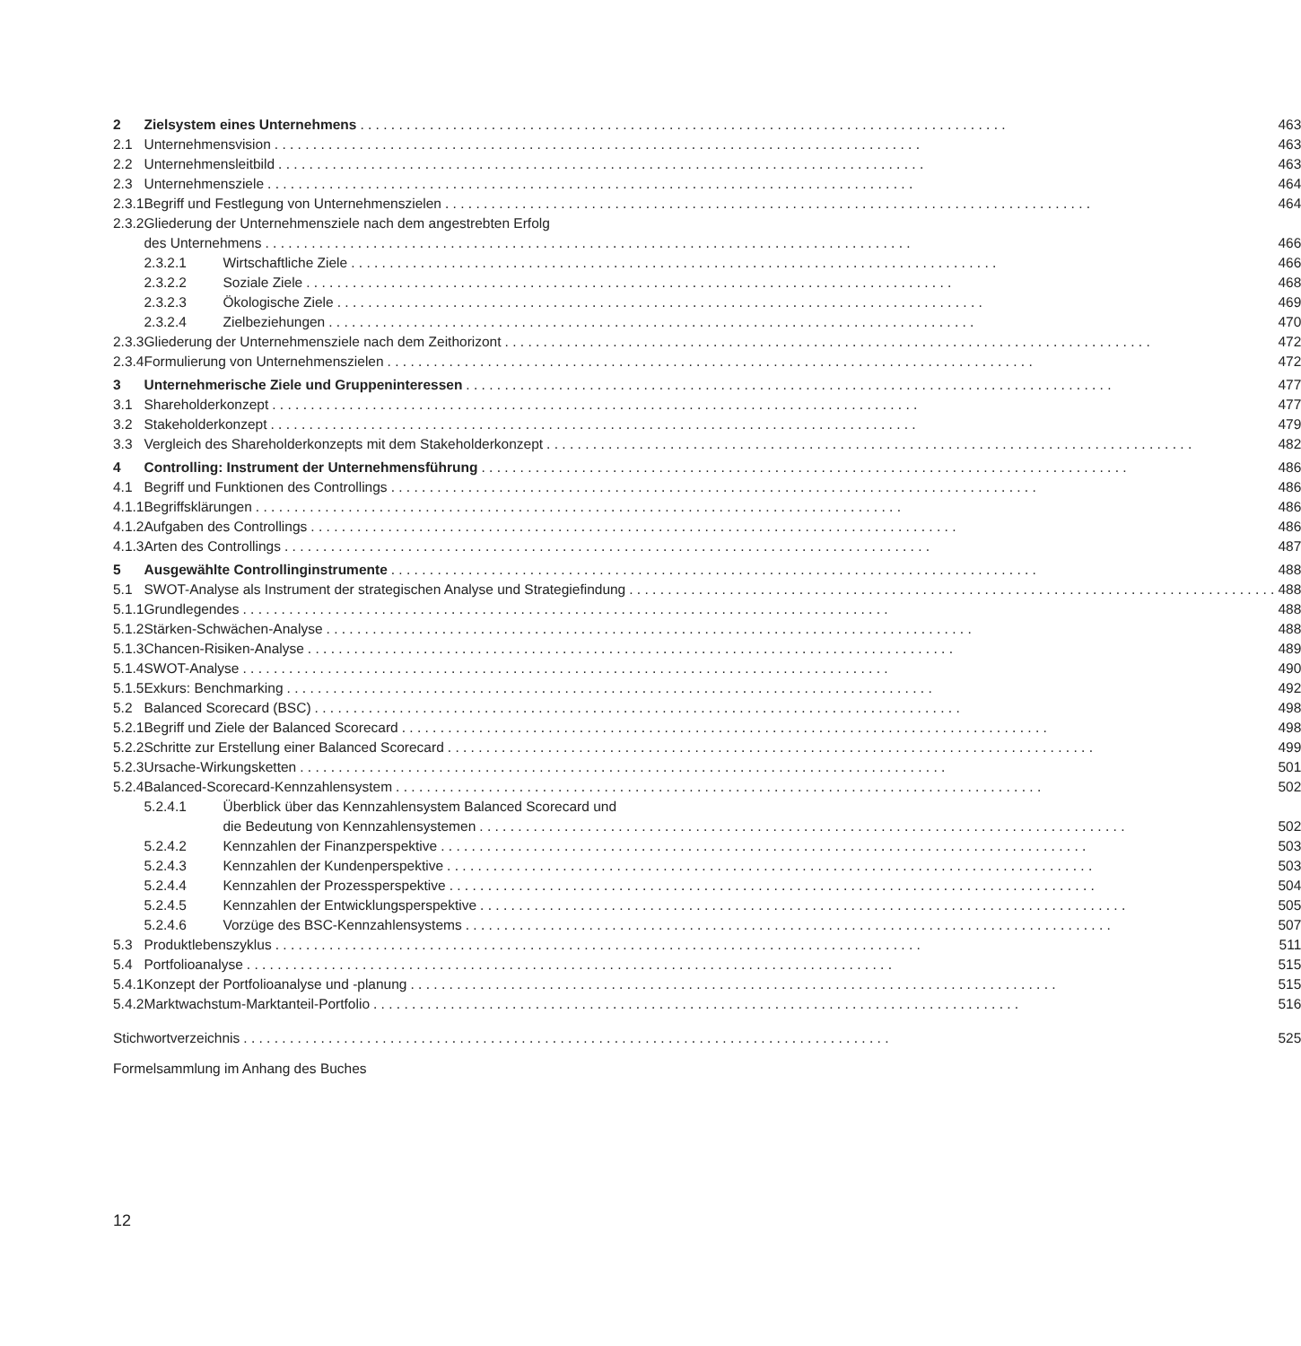| 2 | Zielsystem eines Unternehmens | | 463 |
| 2.1 | Unternehmensvision | | 463 |
| 2.2 | Unternehmensleitbild | | 463 |
| 2.3 | Unternehmensziele | | 464 |
| 2.3.1 | Begriff und Festlegung von Unternehmenszielen | | 464 |
| 2.3.2 | Gliederung der Unternehmensziele nach dem angestrebten Erfolg | | |
| | des Unternehmens | | 466 |
| | 2.3.2.1 | Wirtschaftliche Ziele | 466 |
| | 2.3.2.2 | Soziale Ziele | 468 |
| | 2.3.2.3 | Ökologische Ziele | 469 |
| | 2.3.2.4 | Zielbeziehungen | 470 |
| 2.3.3 | Gliederung der Unternehmensziele nach dem Zeithorizont | | 472 |
| 2.3.4 | Formulierung von Unternehmenszielen | | 472 |
| 3 | Unternehmerische Ziele und Gruppeninteressen | | 477 |
| 3.1 | Shareholderkonzept | | 477 |
| 3.2 | Stakeholderkonzept | | 479 |
| 3.3 | Vergleich des Shareholderkonzepts mit dem Stakeholderkonzept | | 482 |
| 4 | Controlling: Instrument der Unternehmensführung | | 486 |
| 4.1 | Begriff und Funktionen des Controllings | | 486 |
| 4.1.1 | Begriffsklärungen | | 486 |
| 4.1.2 | Aufgaben des Controllings | | 486 |
| 4.1.3 | Arten des Controllings | | 487 |
| 5 | Ausgewählte Controllinginstrumente | | 488 |
| 5.1 | SWOT-Analyse als Instrument der strategischen Analyse und Strategiefindung | | 488 |
| 5.1.1 | Grundlegendes | | 488 |
| 5.1.2 | Stärken-Schwächen-Analyse | | 488 |
| 5.1.3 | Chancen-Risiken-Analyse | | 489 |
| 5.1.4 | SWOT-Analyse | | 490 |
| 5.1.5 | Exkurs: Benchmarking | | 492 |
| 5.2 | Balanced Scorecard (BSC) | | 498 |
| 5.2.1 | Begriff und Ziele der Balanced Scorecard | | 498 |
| 5.2.2 | Schritte zur Erstellung einer Balanced Scorecard | | 499 |
| 5.2.3 | Ursache-Wirkungsketten | | 501 |
| 5.2.4 | Balanced-Scorecard-Kennzahlensystem | | 502 |
| | 5.2.4.1 | Überblick über das Kennzahlensystem Balanced Scorecard und | |
| | | die Bedeutung von Kennzahlensystemen | 502 |
| | 5.2.4.2 | Kennzahlen der Finanzperspektive | 503 |
| | 5.2.4.3 | Kennzahlen der Kundenperspektive | 503 |
| | 5.2.4.4 | Kennzahlen der Prozessperspektive | 504 |
| | 5.2.4.5 | Kennzahlen der Entwicklungsperspektive | 505 |
| | 5.2.4.6 | Vorzüge des BSC-Kennzahlensystems | 507 |
| 5.3 | Produktlebenszyklus | | 511 |
| 5.4 | Portfolioanalyse | | 515 |
| 5.4.1 | Konzept der Portfolioanalyse und -planung | | 515 |
| 5.4.2 | Marktwachstum-Marktanteil-Portfolio | | 516 |
| Stichwortverzeichnis | | | 525 |
| Formelsammlung im Anhang des Buches | | | |
12